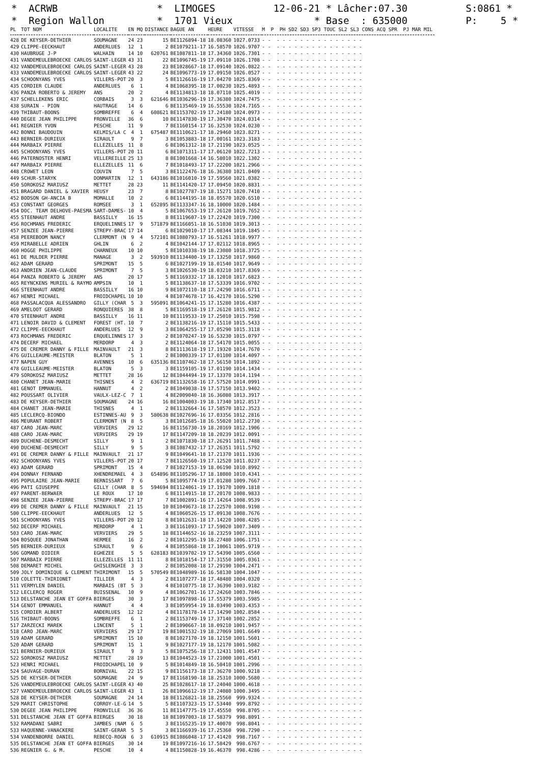* ACRWB * LIMOGES 12-06-21 * Lâcher:07.30 S:0861 * * Region Wallon * 1701 Vieux * Base : 635000 P: 5 *
| PL | TOT NOM | LOCALITE | EN MQ | DISTANCE | BAGUE AN | HEURE | VITESSE | M P PH SD2 SD3 SP3 TOUC SL2 SL3 CONS ACQ SPR PJ MAR MIL |
| --- | --- | --- | --- | --- | --- | --- | --- | --- |
| 428 | DE KEYSER-DETHIER | SOUMAGNE | 24 23 | 15 | BE1126894-18 | 18.08360 | 1027.0733 | - - - - - - - - - - - - - - - - - |
| 429 | CLIPPE-EECKHAUT | ANDERLUES | 12 1 | 2 | BE1079211-17 | 16.58570 | 1026.9707 | - - - - - - - - - - - - - - - - - |
| 430 | HAUBRUGE J-P | WALHAIN | 14 10 | 620761 | BE1087811-18 | 17.34360 | 1026.7301 | - - - - - - - - - - - - - - - - - |
| 431 | VANDEMEULEBROECKE CARLOS | SAINT-LEGER | 43 31 | 22 | BE1096745-19 | 17.09110 | 1026.1708 | - - - - - - - - - - - - - - - - - |
| 432 | VANDEMEULEBROECKE CARLOS | SAINT-LEGER | 43 28 | 23 | BE1028667-18 | 17.09140 | 1026.0822 | - - - - - - - - - - - - - - - - - |
| 433 | VANDEMEULEBROECKE CARLOS | SAINT-LEGER | 43 22 | 24 | BE1096773-19 | 17.09150 | 1026.0527 | - - - - - - - - - - - - - - - - - |
| 434 | SCHOONYANS YVES | VILLERS-POT | 20 3 | 5 | BE1126616-19 | 17.04270 | 1025.8369 | - - - - - - - - - - - - - - - - - |
| 435 | CORDIER CLAUDE | ANDERLUES | 6 1 | 4 | BE1068395-18 | 17.00230 | 1025.4893 | - - - - - - - - - - - - - - - - - |
| 436 | PANZA ROBERTO & JEREMY | ANS | 20 2 | 4 | BE1134813-18 | 18.07110 | 1025.4019 | - - - - - - - - - - - - - - - - - |
| 437 | SCHELLEKENS ERIC | CORBAIS | 3 3 | 621646 | BE1036296-19 | 17.36380 | 1024.7475 | - - - - - - - - - - - - - - - - - |
| 438 | SURAIN - PION | HAUTRAGE | 14 6 | 6 | BE1135469-19 | 16.55530 | 1024.7165 | - - - - - - - - - - - - - - - - - |
| 439 | THIBAUT-BOONS | SOMBREFFE | 6 4 | 608621 | BE1153702-19 | 17.24180 | 1024.0973 | - - - - - - - - - - - - - - - - - |
| 440 | DEGEE JEAN PHILIPPE | FRONVILLE | 36 6 | 10 | BE1147830-19 | 17.30470 | 1024.0314 | - - - - - - - - - - - - - - - - - |
| 441 | REGNIER YVON | PESCHE | 11 9 | 7 | BE1160154-17 | 16.32530 | 1024.0230 | - - - - - - - - - - - - - - - - - |
| 442 | BONNI BAUDOUIN | KELMIS/LA C | 4 1 | 675487 | BE1110621-17 | 18.29460 | 1023.8271 | - - - - - - - - - - - - - - - - - |
| 443 | BERNIER-DURIEUX | SIRAULT | 9 7 | 3 | BE1053883-18 | 17.00161 | 1023.3183 | - - - - - - - - - - - - - - - - - |
| 444 | MARBAIX PIERRE | ELLEZELLES | 11 8 | 6 | BE1061312-18 | 17.21190 | 1023.0525 | - - - - - - - - - - - - - - - - - |
| 445 | SCHOONYANS YVES | VILLERS-POT | 20 11 | 6 | BE1071311-17 | 17.06120 | 1022.7213 | - - - - - - - - - - - - - - - - - |
| 446 | PATERNOSTER HENRI | VELLEREILLE | 25 13 | 8 | BE1001668-14 | 16.58010 | 1022.1302 | - - - - - - - - - - - - - - - - - |
| 447 | MARBAIX PIERRE | ELLEZELLES | 11 6 | 7 | BE1018493-17 | 17.22200 | 1021.2966 | - - - - - - - - - - - - - - - - - |
| 448 | CROWET LEON | COUVIN | 7 5 | 3 | BE1122476-18 | 16.36380 | 1021.0409 | - - - - - - - - - - - - - - - - - |
| 449 | SCHUR-STARYK | DONMARTIN | 12 1 | 643186 | BE1016010-19 | 17.59560 | 1021.0382 | - - - - - - - - - - - - - - - - - |
| 450 | SOROKOSZ MARIUSZ | METTET | 28 23 | 11 | BE1141420-17 | 17.09450 | 1020.8831 | - - - - - - - - - - - - - - - - - |
| 451 | BRAGARD DANIEL & XAVIER | HEUSY | 23 7 | 8 | BE1027787-19 | 18.15271 | 1020.7410 | - - - - - - - - - - - - - - - - - |
| 452 | BODSON GH-ANCIA B | MOMALLE | 10 2 | 6 | BE1144195-18 | 18.05570 | 1020.6510 | - - - - - - - - - - - - - - - - - |
| 453 | CONSTANT GEORGES | ROMSEE | 3 1 | 652895 | BE1133347-16 | 18.10000 | 1020.1484 | - - - - - - - - - - - - - - - - - |
| 454 | DOC. TEAM DELHOVE-PAESMA | SART-DAMES- | 10 4 | 5 | BE1067653-19 | 17.26120 | 1019.7652 | - - - - - - - - - - - - - - - - - |
| 455 | STEENHAUT ANDRE | BASSILLY | 16 15 | 8 | BE1119607-19 | 17.22420 | 1019.7300 | - - - - - - - - - - - - - - - - - |
| 456 | ROCHMANS FREDERIC | ERQUELINNES | 17 9 | 571879 | BE1166051-18 | 16.51030 | 1019.3013 | - - - - - - - - - - - - - - - - - |
| 457 | SENZEE JEAN-PIERRE | STREPY-BRAC | 17 14 | 6 | BE1029010-17 | 17.08344 | 1019.1845 | - - - - - - - - - - - - - - - - - |
| 458 | PEEREBOOM NANCY | CLERMONT (N | 9 4 | 572101 | BE1080793-17 | 16.51261 | 1018.9977 | - - - - - - - - - - - - - - - - - |
| 459 | MIRABELLE ADRIEN | GHLIN | 6 2 | 4 | BE1042144-17 | 17.02112 | 1018.8965 | - - - - - - - - - - - - - - - - - |
| 460 | HOGGE PHILIPPE | CHARNEUX | 10 10 | 5 | BE1010338-19 | 18.23080 | 1018.3725 | - - - - - - - - - - - - - - - - - |
| 461 | DE MULDER PIERRE | MANAGE | 3 2 | 593910 | BE1134400-19 | 17.13250 | 1017.9860 | - - - - - - - - - - - - - - - - - |
| 462 | ADAM GERARD | SPRIMONT | 15 5 | 6 | BE1027199-19 | 18.01540 | 1017.9649 | - - - - - - - - - - - - - - - - - |
| 463 | ANDRIEN JEAN-CLAUDE | SPRIMONT | 7 5 | 3 | BE1026530-19 | 18.03210 | 1017.8369 | - - - - - - - - - - - - - - - - - |
| 464 | PANZA ROBERTO & JEREMY | ANS | 20 17 | 5 | BE1169332-17 | 18.12010 | 1017.6823 | - - - - - - - - - - - - - - - - - |
| 465 | REYNCKENS MURIEL & RAYMO | AMPSIN | 10 1 | 5 | BE1138637-18 | 17.53339 | 1016.9702 | - - - - - - - - - - - - - - - - - |
| 466 | STEENHAUT ANDRE | BASSILLY | 16 10 | 9 | BE1072110-18 | 17.24290 | 1016.6711 | - - - - - - - - - - - - - - - - - |
| 467 | HENRI MICHAEL | FROIDCHAPEL | 10 10 | 4 | BE1074678-17 | 16.42170 | 1016.5290 | - - - - - - - - - - - - - - - - - |
| 468 | PASSALACQUA ALESSANDRO | GILLY (CHAR | 5 3 | 595091 | BE1064241-15 | 17.15280 | 1016.4387 | - - - - - - - - - - - - - - - - - |
| 469 | AMELOOT GERARD | RONQUIERES | 38 8 | 5 | BE1169518-19 | 17.26120 | 1015.9812 | - - - - - - - - - - - - - - - - - |
| 470 | STEENHAUT ANDRE | BASSILLY | 16 11 | 10 | BE1119533-19 | 17.25010 | 1015.7598 | - - - - - - - - - - - - - - - - - |
| 471 | LENOIR DAVID & CLEMENT | FOREST (HT. | 10 7 | 2 | BE1138216-19 | 17.15110 | 1015.5433 | - - - - - - - - - - - - - - - - - |
| 472 | CLIPPE-EECKHAUT | ANDERLUES | 12 9 | 3 | BE1064255-17 | 17.05290 | 1015.3118 | - - - - - - - - - - - - - - - - - |
| 473 | ROCHMANS FREDERIC | ERQUELINNES | 17 3 | 2 | BE1070247-19 | 16.53230 | 1015.0797 | - - - - - - - - - - - - - - - - - |
| 474 | DECERF MICHAEL | MERDORP | 4 3 | 2 | BE1124064-18 | 17.54170 | 1015.0055 | - - - - - - - - - - - - - - - - - |
| 475 | DE CREMER DANNY & FILLE | MAINVAULT | 21 3 | 8 | BE1113618-19 | 17.19320 | 1014.7670 | - - - - - - - - - - - - - - - - - |
| 476 | GUILLEAUME-MEISTER | BLATON | 5 1 | 2 | BE1000339-17 | 17.01100 | 1014.4097 | - - - - - - - - - - - - - - - - - |
| 477 | NAPEN GUY | AVENNES | 10 6 | 635136 | BE1107462-18 | 17.56150 | 1014.1892 | - - - - - - - - - - - - - - - - - |
| 478 | GUILLEAUME-MEISTER | BLATON | 5 3 | 3 | BE1159105-19 | 17.01190 | 1014.1434 | - - - - - - - - - - - - - - - - - |
| 479 | SOROKOSZ MARIUSZ | METTET | 28 16 | 12 | BE1044494-19 | 17.13370 | 1014.1194 | - - - - - - - - - - - - - - - - - |
| 480 | CHANET JEAN-MARIE | THISNES | 4 2 | 636719 | BE1132658-16 | 17.57520 | 1014.0991 | - - - - - - - - - - - - - - - - - |
| 481 | GENOT EMMANUEL | HANNUT | 4 2 | 2 | BE1049038-19 | 17.57150 | 1013.9402 | - - - - - - - - - - - - - - - - - |
| 482 | POUSSART OLIVIER | VAULX-LEZ-C | 7 1 | 4 | BE2009040-18 | 16.36080 | 1013.3917 | - - - - - - - - - - - - - - - - - |
| 483 | DE KEYSER-DETHIER | SOUMAGNE | 24 16 | 16 | BE1004003-19 | 18.17340 | 1012.8517 | - - - - - - - - - - - - - - - - - |
| 484 | CHANET JEAN-MARIE | THISNES | 4 1 | 2 | BE1132664-16 | 17.58570 | 1012.3523 | - - - - - - - - - - - - - - - - - |
| 485 | LECLERCQ-BIONDO | ESTINNES-AU | 9 3 | 580638 | BE1027696-16 | 17.03356 | 1012.2816 | - - - - - - - - - - - - - - - - - |
| 486 | MEURANT ROBERT | CLERMONT (N | 8 5 | 3 | BE1012685-18 | 16.55020 | 1012.2730 | - - - - - - - - - - - - - - - - - |
| 487 | CARO JEAN-MARC | VERVIERS | 29 12 | 16 | BE1156730-19 | 18.20169 | 1012.1906 | - - - - - - - - - - - - - - - - - |
| 488 | CARO JEAN-MARC | VERVIERS | 29 19 | 17 | BE1147209-18 | 18.20239 | 1012.0091 | - - - - - - - - - - - - - - - - - |
| 489 | DUCHENE-DESMECHT | SILLY | 9 1 | 2 | BE1071830-18 | 17.26291 | 1011.7488 | - - - - - - - - - - - - - - - - - |
| 490 | DUCHENE-DESMECHT | SILLY | 9 5 | 3 | BE1087432-17 | 17.26351 | 1011.5792 | - - - - - - - - - - - - - - - - - |
| 491 | DE CREMER DANNY & FILLE | MAINVAULT | 21 17 | 9 | BE1049641-18 | 17.21370 | 1011.1936 | - - - - - - - - - - - - - - - - - |
| 492 | SCHOONYANS YVES | VILLERS-POT | 20 17 | 7 | BE1126560-19 | 17.12520 | 1011.0237 | - - - - - - - - - - - - - - - - - |
| 493 | ADAM GERARD | SPRIMONT | 15 4 | 7 | BE1027153-19 | 18.06190 | 1010.8992 | - - - - - - - - - - - - - - - - - |
| 494 | DONNAY FERNAND | XHENDREMAEL | 4 3 | 654896 | BE1105296-17 | 18.18080 | 1010.4341 | - - - - - - - - - - - - - - - - - |
| 495 | POPULAIRE JEAN-MARIE | BERNISSART | 7 6 | 5 | BE1095774-19 | 17.01280 | 1009.7667 | - - - - - - - - - - - - - - - - - |
| 496 | PATI GIUSEPPE | GILLY (CHAR | 8 5 | 594694 | BE1124061-19 | 17.19170 | 1009.1818 | - - - - - - - - - - - - - - - - - |
| 497 | PARENT-BERWAER | LE ROUX | 17 10 | 6 | BE1114915-18 | 17.20170 | 1008.9833 | - - - - - - - - - - - - - - - - - |
| 498 | SENZEE JEAN-PIERRE | STREPY-BRAC | 17 17 | 7 | BE1002891-16 | 17.14264 | 1008.9539 | - - - - - - - - - - - - - - - - - |
| 499 | DE CREMER DANNY & FILLE | MAINVAULT | 21 15 | 10 | BE1049673-18 | 17.22570 | 1008.9198 | - - - - - - - - - - - - - - - - - |
| 500 | CLIPPE-EECKHAUT | ANDERLUES | 12 5 | 4 | BE1060526-15 | 17.09130 | 1008.7676 | - - - - - - - - - - - - - - - - - |
| 501 | SCHOONYANS YVES | VILLERS-POT | 20 12 | 8 | BE1012631-18 | 17.14220 | 1008.4285 | - - - - - - - - - - - - - - - - - |
| 502 | DECERF MICHAEL | MERDORP | 4 1 | 3 | BE1161093-17 | 17.59020 | 1007.3409 | - - - - - - - - - - - - - - - - - |
| 503 | CARO JEAN-MARC | VERVIERS | 29 5 | 18 | BE1144652-16 | 18.23259 | 1007.3111 | - - - - - - - - - - - - - - - - - |
| 504 | BOSQUEE JONATHAN | HERMEE | 16 2 | 2 | BE1012295-19 | 18.27480 | 1006.1751 | - - - - - - - - - - - - - - - - - |
| 505 | BERNIER-DURIEUX | SIRAULT | 9 6 | 4 | BE1055868-18 | 17.10061 | 1005.9719 | - - - - - - - - - - - - - - - - - |
| 506 | GOMAND DIDIER | EGHEZEE | 5 5 | 628183 | BE1039702-19 | 17.54390 | 1005.6560 | - - - - - - - - - - - - - - - - - |
| 507 | MARBAIX PIERRE | ELLEZELLES | 11 11 | 8 | BE1018154-17 | 17.31550 | 1005.0361 | - - - - - - - - - - - - - - - - - |
| 508 | DEMARET MICHEL | GHISLENGHIE | 3 3 | 2 | BE1052008-18 | 17.29190 | 1004.2471 | - - - - - - - - - - - - - - - - - |
| 509 | JOLY DOMINIQUE & CLEMENT | THIRIMONT | 15 5 | 570549 | BE1048989-16 | 16.58130 | 1004.1047 | - - - - - - - - - - - - - - - - - |
| 510 | COLETTE-THIRIONET | TILLIER | 4 3 | 2 | BE1107277-18 | 17.48480 | 1004.0320 | - - - - - - - - - - - - - - - - - |
| 511 | VERMYLEN DANIEL | MARBAIS (BT | 5 3 | 4 | BE1010775-18 | 17.36390 | 1003.9182 | - - - - - - - - - - - - - - - - - |
| 512 | LECLERCQ ROGER | BUISSENAL | 10 9 | 4 | BE1062701-16 | 17.24260 | 1003.7846 | - - - - - - - - - - - - - - - - - |
| 513 | DELSTANCHE JEAN ET GOFFA | BIERGES | 30 3 | 17 | BE1097898-16 | 17.55379 | 1003.5985 | - - - - - - - - - - - - - - - - - |
| 514 | GENOT EMMANUEL | HANNUT | 4 4 | 3 | BE1059954-19 | 18.03490 | 1003.4353 | - - - - - - - - - - - - - - - - - |
| 515 | CORDIER ALBERT | ANDERLUES | 12 12 | 4 | BE1178178-14 | 17.14290 | 1002.8584 | - - - - - - - - - - - - - - - - - |
| 516 | THIBAUT-BOONS | SOMBREFFE | 6 1 | 2 | BE1153749-19 | 17.37140 | 1002.2852 | - - - - - - - - - - - - - - - - - |
| 517 | ZARZECKI MAREK | LINCENT | 5 1 | 2 | BE1090667-18 | 18.09210 | 1001.9457 | - - - - - - - - - - - - - - - - - |
| 518 | CARO JEAN-MARC | VERVIERS | 29 17 | 19 | BE1001532-19 | 18.27069 | 1001.6649 | - - - - - - - - - - - - - - - - - |
| 519 | ADAM GERARD | SPRIMONT | 15 10 | 8 | BE1027170-19 | 18.12150 | 1001.5601 | - - - - - - - - - - - - - - - - - |
| 520 | ADAM GERARD | SPRIMONT | 15 1 | 9 | BE1027177-19 | 18.12170 | 1001.5082 | - - - - - - - - - - - - - - - - - |
| 521 | BERNIER-DURIEUX | SIRAULT | 9 3 | 5 | BE1075256-18 | 17.12431 | 1001.4547 | - - - - - - - - - - - - - - - - - |
| 522 | SOROKOSZ MARIUSZ | METTET | 28 19 | 13 | BE1044523-19 | 17.21000 | 1001.4501 | - - - - - - - - - - - - - - - - - |
| 523 | HENRI MICHAEL | FROIDCHAPEL | 10 9 | 5 | BE1014849-18 | 16.50410 | 1001.2996 | - - - - - - - - - - - - - - - - - |
| 524 | SAUVAGE-DURAN | BORNIVAL | 22 15 | 9 | BE1156173-18 | 17.36270 | 1000.9218 | - - - - - - - - - - - - - - - - - |
| 525 | DE KEYSER-DETHIER | SOUMAGNE | 24 9 | 17 | BE1168190-18 | 18.25310 | 1000.5680 | - - - - - - - - - - - - - - - - - |
| 526 | VANDEMEULEBROECKE CARLOS | SAINT-LEGER | 43 40 | 25 | BE1028617-18 | 17.24040 | 1000.4618 | - - - - - - - - - - - - - - - - - |
| 527 | VANDEMEULEBROECKE CARLOS | SAINT-LEGER | 43 1 | 26 | BE1096612-19 | 17.24080 | 1000.3495 | - - - - - - - - - - - - - - - - - |
| 528 | DE KEYSER-DETHIER | SOUMAGNE | 24 14 | 18 | BE1126821-18 | 18.25560 | 999.9324 | - - - - - - - - - - - - - - - - - |
| 529 | MARIT CHRISTOPHE | CORROY-LE-G | 14 5 | 5 | BE1107323-15 | 17.53440 | 999.8792 | - - - - - - - - - - - - - - - - - |
| 530 | DEGEE JEAN PHILIPPE | FRONVILLE | 36 36 | 11 | BE1147775-19 | 17.45550 | 998.8705 | - - - - - - - - - - - - - - - - - |
| 531 | DELSTANCHE JEAN ET GOFFA | BIERGES | 30 18 | 18 | BE1097003-18 | 17.58379 | 998.8091 | - - - - - - - - - - - - - - - - - |
| 532 | RAMADANI SABRI | JAMBES (NAM | 6 5 | 3 | BE1165235-19 | 17.40070 | 998.8041 | - - - - - - - - - - - - - - - - - |
| 533 | HAQUENNE-VANACKERE | SAINT-GERAR | 5 5 | 3 | BE1166939-16 | 17.25360 | 998.7290 | - - - - - - - - - - - - - - - - - |
| 534 | VANDENBORRE DANIEL | REBECQ-ROGN | 6 3 | 610915 | BE1086048-17 | 17.41420 | 998.7167 | - - - - - - - - - - - - - - - - - |
| 535 | DELSTANCHE JEAN ET GOFFA | BIERGES | 30 14 | 19 | BE1097216-16 | 17.58429 | 998.6767 | - - - - - - - - - - - - - - - - - |
| 536 | REGNIER G. & M. | PESCHE | 10 4 | 4 | BE1150828-19 | 16.46370 | 998.4286 | - - - - - - - - - - - - - - - - - |